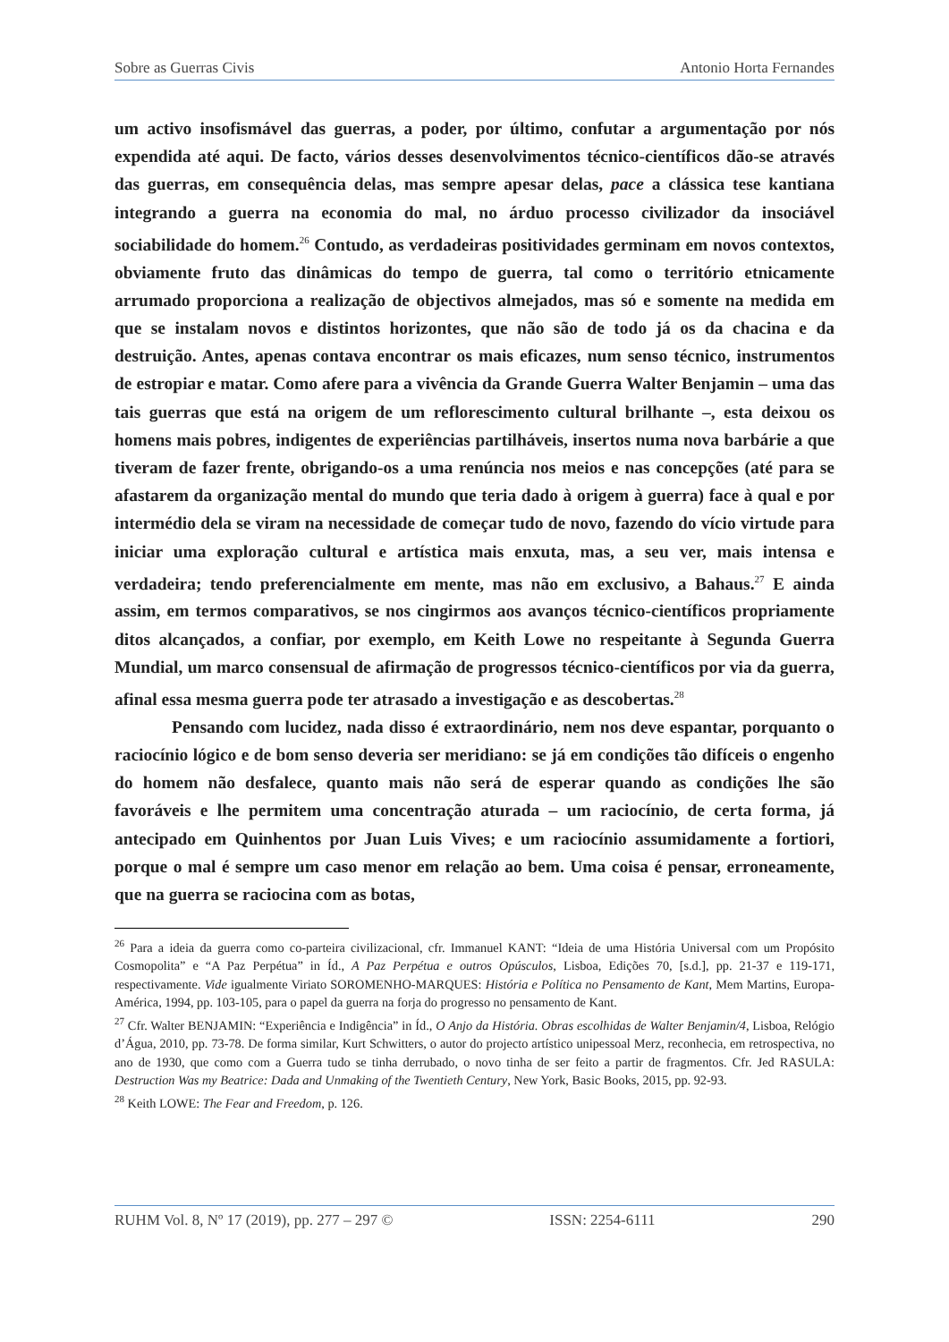Sobre as Guerras Civis Antonio Horta Fernandes
um activo insofismável das guerras, a poder, por último, confutar a argumentação por nós expendida até aqui. De facto, vários desses desenvolvimentos técnico-científicos dão-se através das guerras, em consequência delas, mas sempre apesar delas, pace a clássica tese kantiana integrando a guerra na economia do mal, no árduo processo civilizador da insociável sociabilidade do homem.<sup>26</sup> Contudo, as verdadeiras positividades germinam em novos contextos, obviamente fruto das dinâmicas do tempo de guerra, tal como o território etnicamente arrumado proporciona a realização de objectivos almejados, mas só e somente na medida em que se instalam novos e distintos horizontes, que não são de todo já os da chacina e da destruição. Antes, apenas contava encontrar os mais eficazes, num senso técnico, instrumentos de estropiar e matar. Como afere para a vivência da Grande Guerra Walter Benjamin – uma das tais guerras que está na origem de um reflorescimento cultural brilhante –, esta deixou os homens mais pobres, indigentes de experiências partilháveis, insertos numa nova barbárie a que tiveram de fazer frente, obrigando-os a uma renúncia nos meios e nas concepções (até para se afastarem da organização mental do mundo que teria dado à origem à guerra) face à qual e por intermédio dela se viram na necessidade de começar tudo de novo, fazendo do vício virtude para iniciar uma exploração cultural e artística mais enxuta, mas, a seu ver, mais intensa e verdadeira; tendo preferencialmente em mente, mas não em exclusivo, a Bahaus.<sup>27</sup> E ainda assim, em termos comparativos, se nos cingirmos aos avanços técnico-científicos propriamente ditos alcançados, a confiar, por exemplo, em Keith Lowe no respeitante à Segunda Guerra Mundial, um marco consensual de afirmação de progressos técnico-científicos por via da guerra, afinal essa mesma guerra pode ter atrasado a investigação e as descobertas.<sup>28</sup>
Pensando com lucidez, nada disso é extraordinário, nem nos deve espantar, porquanto o raciocínio lógico e de bom senso deveria ser meridiano: se já em condições tão difíceis o engenho do homem não desfalece, quanto mais não será de esperar quando as condições lhe são favoráveis e lhe permitem uma concentração aturada – um raciocínio, de certa forma, já antecipado em Quinhentos por Juan Luis Vives; e um raciocínio assumidamente a fortiori, porque o mal é sempre um caso menor em relação ao bem. Uma coisa é pensar, erroneamente, que na guerra se raciocina com as botas,
<sup>26</sup> Para a ideia da guerra como co-parteira civilizacional, cfr. Immanuel KANT: “Ideia de uma História Universal com um Propósito Cosmopolita” e “A Paz Perpétua” in Íd., A Paz Perpétua e outros Opúsculos, Lisboa, Edições 70, [s.d.], pp. 21-37 e 119-171, respectivamente. Vide igualmente Viriato SOROMENHO-MARQUES: História e Política no Pensamento de Kant, Mem Martins, Europa-América, 1994, pp. 103-105, para o papel da guerra na forja do progresso no pensamento de Kant.
<sup>27</sup> Cfr. Walter BENJAMIN: “Experiência e Indigência” in Íd., O Anjo da História. Obras escolhidas de Walter Benjamin/4, Lisboa, Relógio d’Água, 2010, pp. 73-78. De forma similar, Kurt Schwitters, o autor do projecto artístico unipessoal Merz, reconhecia, em retrospectiva, no ano de 1930, que como com a Guerra tudo se tinha derrubado, o novo tinha de ser feito a partir de fragmentos. Cfr. Jed RASULA: Destruction Was my Beatrice: Dada and Unmaking of the Twentieth Century, New York, Basic Books, 2015, pp. 92-93.
<sup>28</sup> Keith LOWE: The Fear and Freedom, p. 126.
RUHM Vol. 8, Nº 17 (2019), pp. 277 – 297 © ISSN: 2254-6111 290